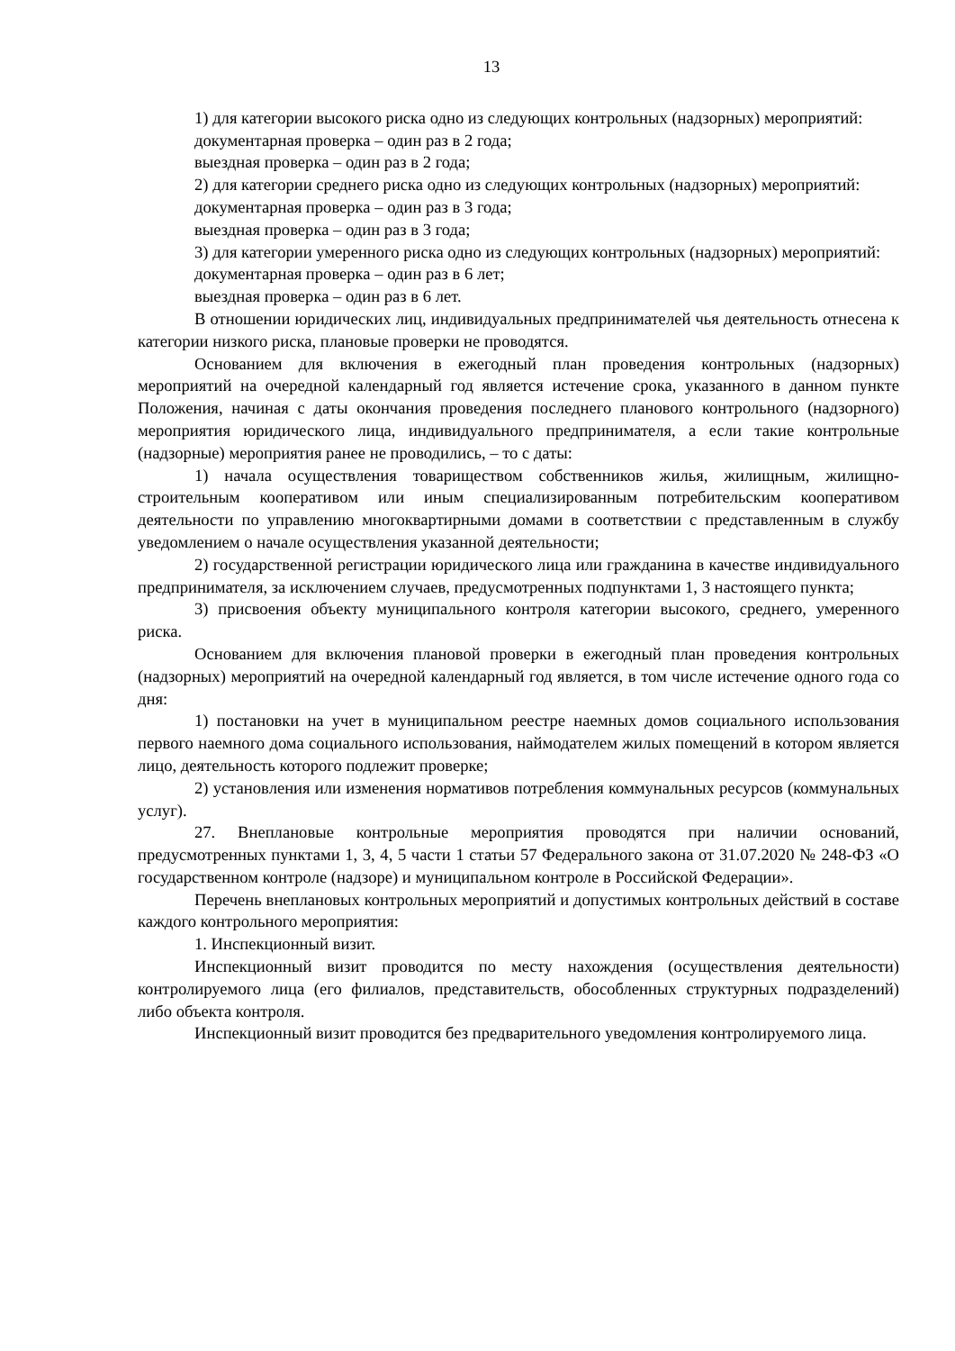13
1) для категории высокого риска одно из следующих контрольных (надзорных) мероприятий:
документарная проверка – один раз в 2 года;
выездная проверка – один раз в 2 года;
2) для категории среднего риска одно из следующих контрольных (надзорных) мероприятий:
документарная проверка – один раз в 3 года;
выездная проверка – один раз в 3 года;
3) для категории умеренного риска одно из следующих контрольных (надзорных) мероприятий:
документарная проверка – один раз в 6 лет;
выездная проверка – один раз в 6 лет.
В отношении юридических лиц, индивидуальных предпринимателей чья деятельность отнесена к категории низкого риска, плановые проверки не проводятся.
Основанием для включения в ежегодный план проведения контрольных (надзорных) мероприятий на очередной календарный год является истечение срока, указанного в данном пункте Положения, начиная с даты окончания проведения последнего планового контрольного (надзорного) мероприятия юридического лица, индивидуального предпринимателя, а если такие контрольные (надзорные) мероприятия ранее не проводились, – то с даты:
1) начала осуществления товариществом собственников жилья, жилищным, жилищно-строительным кооперативом или иным специализированным потребительским кооперативом деятельности по управлению многоквартирными домами в соответствии с представленным в службу уведомлением о начале осуществления указанной деятельности;
2) государственной регистрации юридического лица или гражданина в качестве индивидуального предпринимателя, за исключением случаев, предусмотренных подпунктами 1, 3 настоящего пункта;
3) присвоения объекту муниципального контроля категории высокого, среднего, умеренного риска.
Основанием для включения плановой проверки в ежегодный план проведения контрольных (надзорных) мероприятий на очередной календарный год является, в том числе истечение одного года со дня:
1) постановки на учет в муниципальном реестре наемных домов социального использования первого наемного дома социального использования, наймодателем жилых помещений в котором является лицо, деятельность которого подлежит проверке;
2) установления или изменения нормативов потребления коммунальных ресурсов (коммунальных услуг).
27. Внеплановые контрольные мероприятия проводятся при наличии оснований, предусмотренных пунктами 1, 3, 4, 5 части 1 статьи 57 Федерального закона от 31.07.2020 № 248-ФЗ «О государственном контроле (надзоре) и муниципальном контроле в Российской Федерации».
Перечень внеплановых контрольных мероприятий и допустимых контрольных действий в составе каждого контрольного мероприятия:
1. Инспекционный визит.
Инспекционный визит проводится по месту нахождения (осуществления деятельности) контролируемого лица (его филиалов, представительств, обособленных структурных подразделений) либо объекта контроля.
Инспекционный визит проводится без предварительного уведомления контролируемого лица.